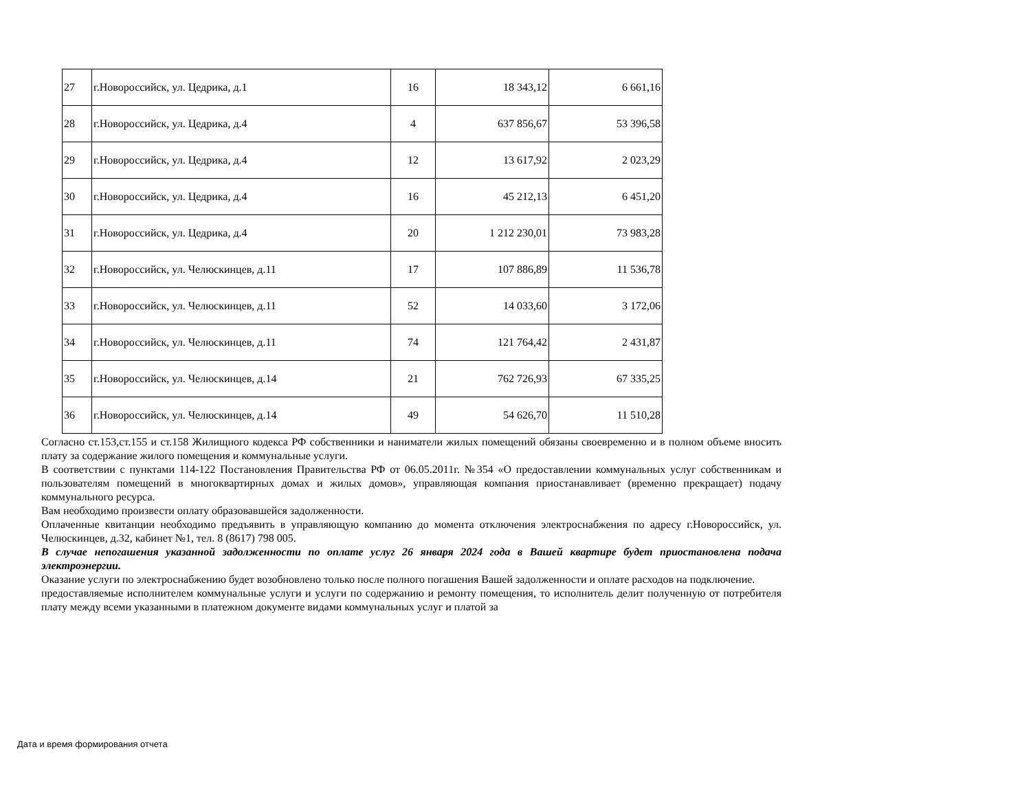| 27 | г.Новороссийск, ул. Цедрика, д.1 | 16 | 18 343,12 | 6 661,16 |
| 28 | г.Новороссийск, ул. Цедрика, д.4 | 4 | 637 856,67 | 53 396,58 |
| 29 | г.Новороссийск, ул. Цедрика, д.4 | 12 | 13 617,92 | 2 023,29 |
| 30 | г.Новороссийск, ул. Цедрика, д.4 | 16 | 45 212,13 | 6 451,20 |
| 31 | г.Новороссийск, ул. Цедрика, д.4 | 20 | 1 212 230,01 | 73 983,28 |
| 32 | г.Новороссийск, ул. Челюскинцев, д.11 | 17 | 107 886,89 | 11 536,78 |
| 33 | г.Новороссийск, ул. Челюскинцев, д.11 | 52 | 14 033,60 | 3 172,06 |
| 34 | г.Новороссийск, ул. Челюскинцев, д.11 | 74 | 121 764,42 | 2 431,87 |
| 35 | г.Новороссийск, ул. Челюскинцев, д.14 | 21 | 762 726,93 | 67 335,25 |
| 36 | г.Новороссийск, ул. Челюскинцев, д.14 | 49 | 54 626,70 | 11 510,28 |
Согласно ст.153,ст.155 и ст.158 Жилищного кодекса РФ собственники и наниматели жилых помещений обязаны своевременно и в полном объеме вносить плату за содержание жилого помещения и коммунальные услуги.
В соответствии с пунктами 114-122 Постановления Правительства РФ от 06.05.2011г. №354 «О предоставлении коммунальных услуг собственникам и пользователям помещений в многоквартирных домах и жилых домов», управляющая компания приостанавливает (временно прекращает) подачу коммунального ресурса.
Вам необходимо произвести оплату образовавшейся задолженности.
Оплаченные квитанции необходимо предъявить в управляющую компанию до момента отключения электроснабжения по адресу г.Новороссийск, ул. Челюскинцев, д.32, кабинет №1, тел. 8 (8617) 798 005.
В случае непогашения указанной задолженности по оплате услуг 26 января 2024 года в Вашей квартире будет приостановлена подача электроэнергии.
Оказание услуги по электроснабжению будет возобновлено только после полного погашения Вашей задолженности и оплате расходов на подключение.
предоставляемые исполнителем коммунальные услуги и услуги по содержанию и ремонту помещения, то исполнитель делит полученную от потребителя плату между всеми указанными в платежном документе видами коммунальных услуг и платой за
Дата и время формирования отчета